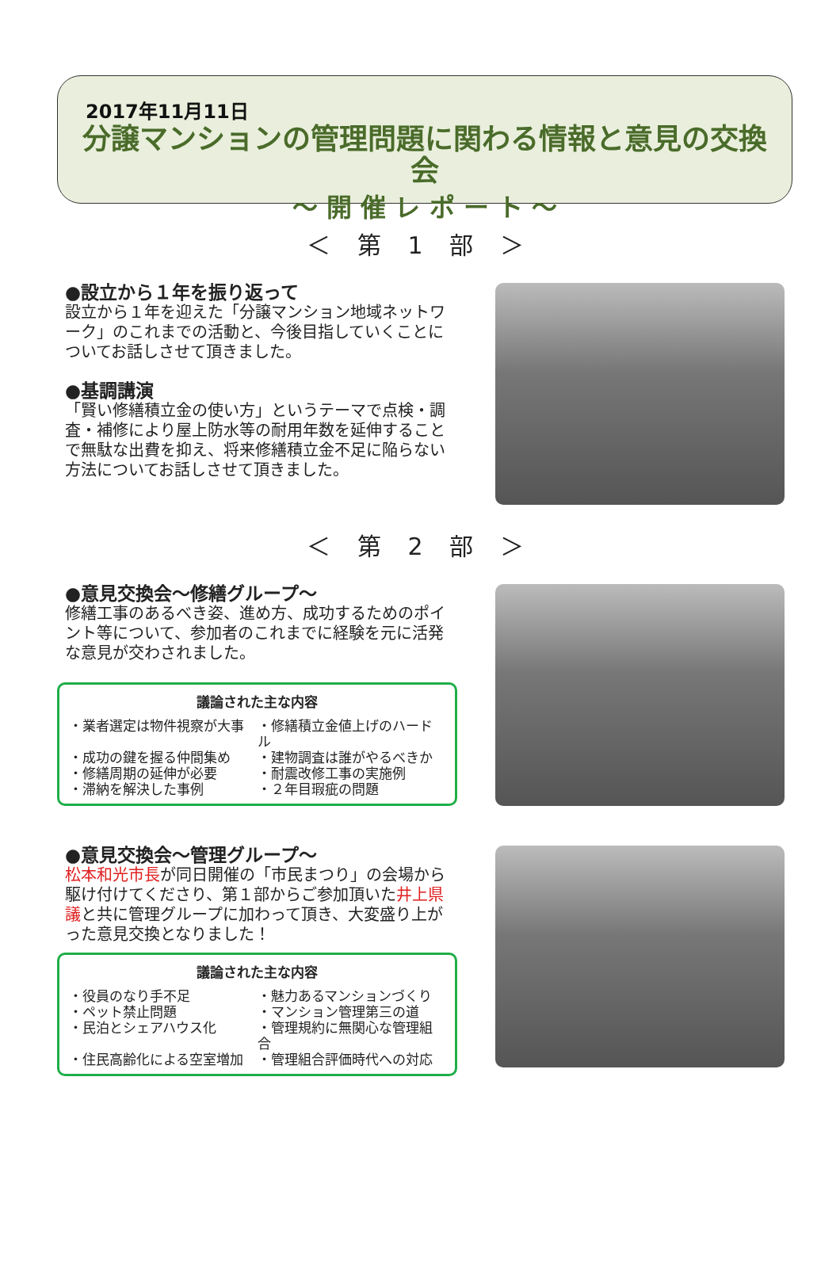2017年11月11日
分譲マンションの管理問題に関わる情報と意見の交換会
～ 開 催 レ ポ ー ト ～
＜ 第 1 部 ＞
●設立から１年を振り返って
設立から１年を迎えた「分譲マンション地域ネットワーク」のこれまでの活動と、今後目指していくことについてお話しさせて頂きました。
●基調講演
「賢い修繕積立金の使い方」というテーマで点検・調査・補修により屋上防水等の耐用年数を延伸することで無駄な出費を抑え、将来修繕積立金不足に陥らない方法についてお話しさせて頂きました。
＜ 第 2 部 ＞
●意見交換会～修繕グループ～
修繕工事のあるべき姿、進め方、成功するためのポイント等について、参加者のこれまでに経験を元に活発な意見が交わされました。
議論された主な内容
・業者選定は物件視察が大事
・修繕積立金値上げのハードル
・成功の鍵を握る仲間集め
・建物調査は誰がやるべきか
・修繕周期の延伸が必要
・耐震改修工事の実施例
・滞納を解決した事例
・２年目瑕疵の問題
●意見交換会～管理グループ～
松本和光市長が同日開催の「市民まつり」の会場から駆け付けてくださり、第１部からご参加頂いた井上県議と共に管理グループに加わって頂き、大変盛り上がった意見交換となりました！
議論された主な内容
・役員のなり手不足
・魅力あるマンションづくり
・ペット禁止問題
・マンション管理第三の道
・民泊とシェアハウス化
・管理規約に無関心な管理組合
・住民高齢化による空室増加
・管理組合評価時代への対応